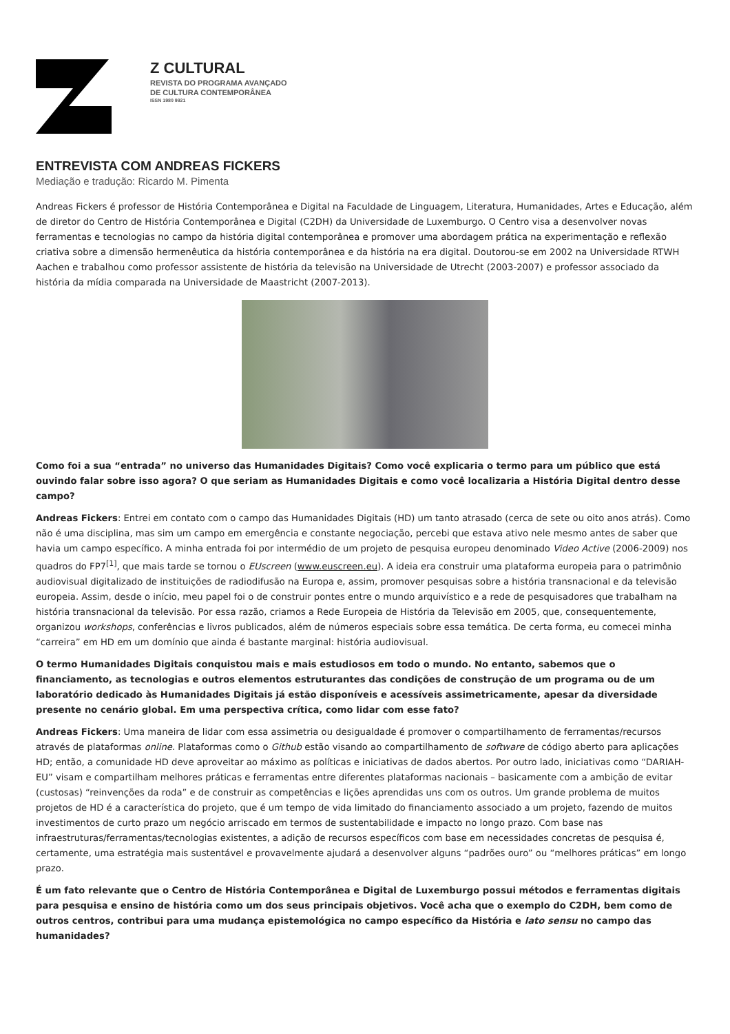Z CULTURAL
REVISTA DO PROGRAMA AVANÇADO
DE CULTURA CONTEMPORÂNEA
ISSN 1980 9921
ENTREVISTA COM ANDREAS FICKERS
Mediação e tradução: Ricardo M. Pimenta
Andreas Fickers é professor de História Contemporânea e Digital na Faculdade de Linguagem, Literatura, Humanidades, Artes e Educação, além de diretor do Centro de História Contemporânea e Digital (C2DH) da Universidade de Luxemburgo. O Centro visa a desenvolver novas ferramentas e tecnologias no campo da história digital contemporânea e promover uma abordagem prática na experimentação e reflexão criativa sobre a dimensão hermenêutica da história contemporânea e da história na era digital. Doutorou-se em 2002 na Universidade RTWH Aachen e trabalhou como professor assistente de história da televisão na Universidade de Utrecht (2003-2007) e professor associado da história da mídia comparada na Universidade de Maastricht (2007-2013).
Como foi a sua “entrada” no universo das Humanidades Digitais? Como você explicaria o termo para um público que está ouvindo falar sobre isso agora? O que seriam as Humanidades Digitais e como você localizaria a História Digital dentro desse campo?
Andreas Fickers: Entrei em contato com o campo das Humanidades Digitais (HD) um tanto atrasado (cerca de sete ou oito anos atrás). Como não é uma disciplina, mas sim um campo em emergência e constante negociação, percebi que estava ativo nele mesmo antes de saber que havia um campo específico. A minha entrada foi por intermédio de um projeto de pesquisa europeu denominado Video Active (2006-2009) nos quadros do FP7<sup>[1]</sup>, que mais tarde se tornou o EUscreen (www.euscreen.eu). A ideia era construir uma plataforma europeia para o patrimônio audiovisual digitalizado de instituições de radiodifusão na Europa e, assim, promover pesquisas sobre a história transnacional e da televisão europeia. Assim, desde o início, meu papel foi o de construir pontes entre o mundo arquivístico e a rede de pesquisadores que trabalham na história transnacional da televisão. Por essa razão, criamos a Rede Europeia de História da Televisão em 2005, que, consequentemente, organizou workshops, conferências e livros publicados, além de números especiais sobre essa temática. De certa forma, eu comecei minha “carreira” em HD em um domínio que ainda é bastante marginal: história audiovisual.
O termo Humanidades Digitais conquistou mais e mais estudiosos em todo o mundo. No entanto, sabemos que o financiamento, as tecnologias e outros elementos estruturantes das condições de construção de um programa ou de um laboratório dedicado às Humanidades Digitais já estão disponíveis e acessíveis assimetricamente, apesar da diversidade presente no cenário global. Em uma perspectiva crítica, como lidar com esse fato?
Andreas Fickers: Uma maneira de lidar com essa assimetria ou desigualdade é promover o compartilhamento de ferramentas/recursos através de plataformas online. Plataformas como o Github estão visando ao compartilhamento de software de código aberto para aplicações HD; então, a comunidade HD deve aproveitar ao máximo as políticas e iniciativas de dados abertos. Por outro lado, iniciativas como “DARIAH-EU” visam e compartilham melhores práticas e ferramentas entre diferentes plataformas nacionais – basicamente com a ambição de evitar (custosas) “reinvenções da roda” e de construir as competências e lições aprendidas uns com os outros. Um grande problema de muitos projetos de HD é a característica do projeto, que é um tempo de vida limitado do financiamento associado a um projeto, fazendo de muitos investimentos de curto prazo um negócio arriscado em termos de sustentabilidade e impacto no longo prazo. Com base nas infraestruturas/ferramentas/tecnologias existentes, a adição de recursos específicos com base em necessidades concretas de pesquisa é, certamente, uma estratégia mais sustentável e provavelmente ajudará a desenvolver alguns “padrões ouro” ou “melhores práticas” em longo prazo.
É um fato relevante que o Centro de História Contemporânea e Digital de Luxemburgo possui métodos e ferramentas digitais para pesquisa e ensino de história como um dos seus principais objetivos. Você acha que o exemplo do C2DH, bem como de outros centros, contribui para uma mudança epistemológica no campo específico da História e lato sensu no campo das humanidades?